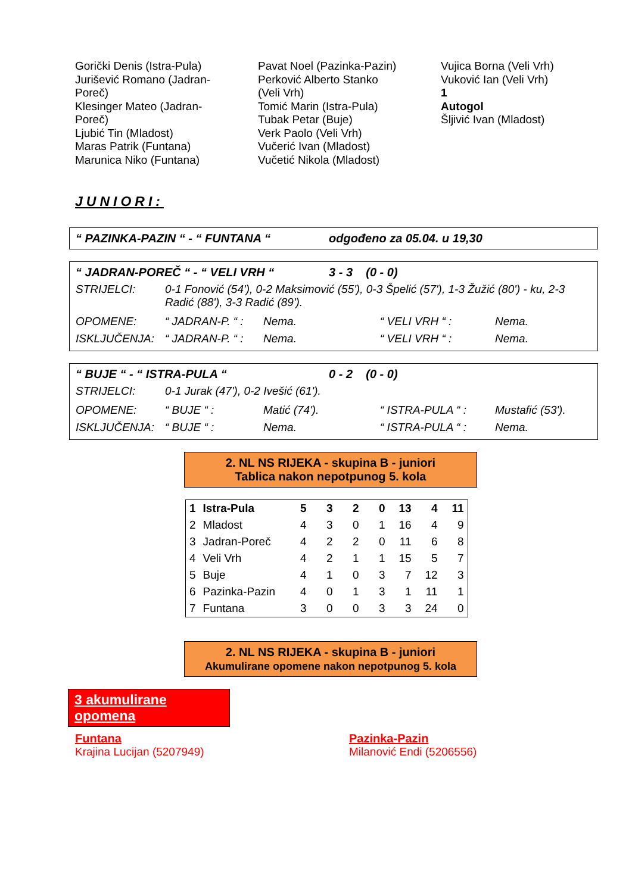Gorički Denis (Istra-Pula)
Jurišević Romano (Jadran-
Poreč)
Klesinger Mateo (Jadran-
Poreč)
Ljubić Tin (Mladost)
Maras Patrik (Funtana)
Marunica Niko (Funtana)
Pavat Noel (Pazinka-Pazin)
Perković Alberto Stanko
(Veli Vrh)
Tomić Marin (Istra-Pula)
Tubak Petar (Buje)
Verk Paolo (Veli Vrh)
Vučerić Ivan (Mladost)
Vučetić Nikola (Mladost)
Vujica Borna (Veli Vrh)
Vuković Ian (Veli Vrh)
1
Autogol
Šljivić Ivan (Mladost)
JUNIORI:
“ PAZINKA-PAZIN “ - “ FUNTANA “odgođeno za 05.04. u 19,30
“ JADRAN-POREČ “ - “ VELI VRH “3 - 3 (0 - 0)
STRIJELCI: 0-1 Fonović (54'), 0-2 Maksimović (55'), 0-3 Špelić (57'), 1-3 Žužić (80') - ku, 2-3 Radić (88'), 3-3 Radić (89').
OPOMENE: “ JADRAN-P. “ : Nema. “ VELI VRH “ : Nema. ISKLJUČENJA: “ JADRAN-P. “ : Nema. “ VELI VRH “ : Nema.
“ BUJE “ - “ ISTRA-PULA “0 - 2 (0 - 0)
STRIJELCI: 0-1 Jurak (47'), 0-2 Ivešić (61').
OPOMENE: “ BUJE “ : Matić (74'). “ ISTRA-PULA “ : Mustafić (53'). ISKLJUČENJA: “ BUJE “ : Nema. “ ISTRA-PULA “ : Nema.
2. NL NS RIJEKA - skupina B - juniori
Tablica nakon nepotpunog 5. kola
| 1 | Istra-Pula | 5 | 3 | 2 | 0 | 13 | 4 | 11 |
| 2 | Mladost | 4 | 3 | 0 | 1 | 16 | 4 | 9 |
| 3 | Jadran-Poreč | 4 | 2 | 2 | 0 | 11 | 6 | 8 |
| 4 | Veli Vrh | 4 | 2 | 1 | 1 | 15 | 5 | 7 |
| 5 | Buje | 4 | 1 | 0 | 3 | 7 | 12 | 3 |
| 6 | Pazinka-Pazin | 4 | 0 | 1 | 3 | 1 | 11 | 1 |
| 7 | Funtana | 3 | 0 | 0 | 3 | 3 | 24 | 0 |
2. NL NS RIJEKA - skupina B - juniori
Akumulirane opomene nakon nepotpunog 5. kola
3 akumulirane opomena
Funtana
Krajina Lucijan (5207949)
Pazinka-Pazin
Milanović Endi (5206556)